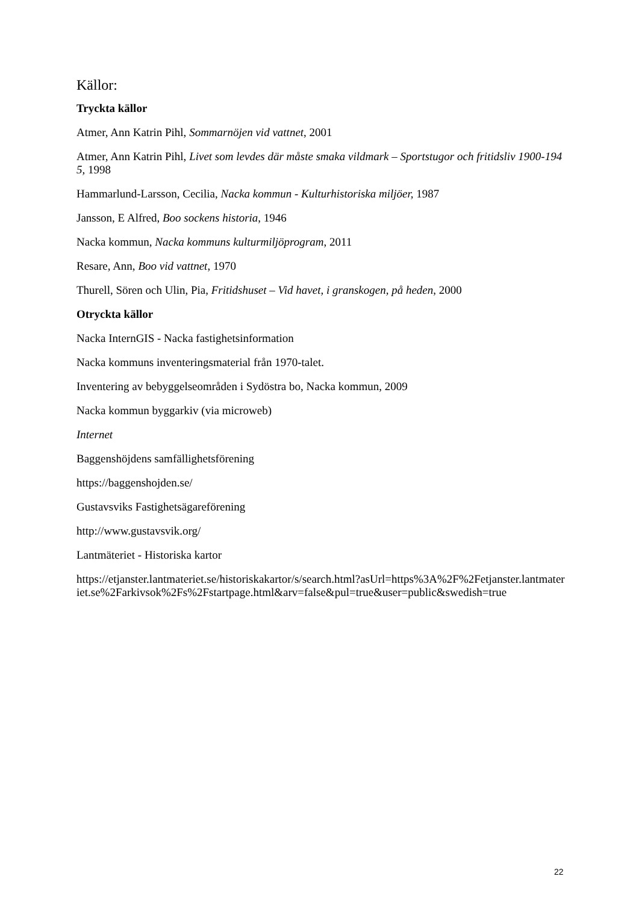Källor:
Tryckta källor
Atmer, Ann Katrin Pihl, Sommarnöjen vid vattnet, 2001
Atmer, Ann Katrin Pihl, Livet som levdes där måste smaka vildmark – Sportstugor och fritidsliv 1900-1945, 1998
Hammarlund-Larsson, Cecilia, Nacka kommun - Kulturhistoriska miljöer, 1987
Jansson, E Alfred, Boo sockens historia, 1946
Nacka kommun, Nacka kommuns kulturmiljöprogram, 2011
Resare, Ann, Boo vid vattnet, 1970
Thurell, Sören och Ulin, Pia, Fritidshuset – Vid havet, i granskogen, på heden, 2000
Otryckta källor
Nacka InternGIS - Nacka fastighetsinformation
Nacka kommuns inventeringsmaterial från 1970-talet.
Inventering av bebyggelseområden i Sydöstra bo, Nacka kommun, 2009
Nacka kommun byggarkiv (via microweb)
Internet
Baggenshöjdens samfällighetsförening
https://baggenshojden.se/
Gustavsviks Fastighetsägareförening
http://www.gustavsvik.org/
Lantmäteriet - Historiska kartor
https://etjanster.lantmateriet.se/historiskakartor/s/search.html?asUrl=https%3A%2F%2Fetjanster.lantmateriet.se%2Farkivsok%2Fs%2Fstartpage.html&arv=false&pul=true&user=public&swedish=true
22